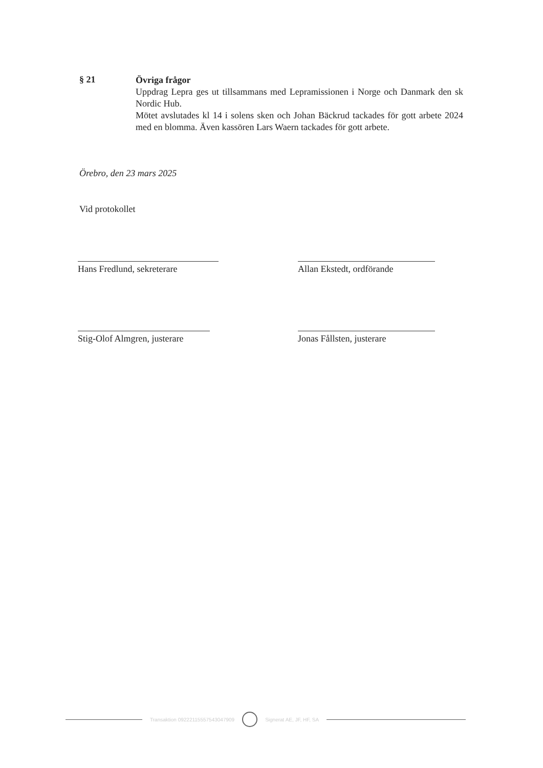§ 21
Övriga frågor
Uppdrag Lepra ges ut tillsammans med Lepramissionen i Norge och Danmark den sk Nordic Hub.
Mötet avslutades kl 14 i solens sken och Johan Bäckrud tackades för gott arbete 2024 med en blomma. Även kassören Lars Waern tackades för gott arbete.
Örebro, den 23 mars 2025
Vid protokollet
Hans Fredlund, sekreterare
Allan Ekstedt, ordförande
Stig-Olof Almgren, justerare
Jonas Fållsten, justerare
Transaktion 09222115557543047909
Signerat AE, JF, HF, SA